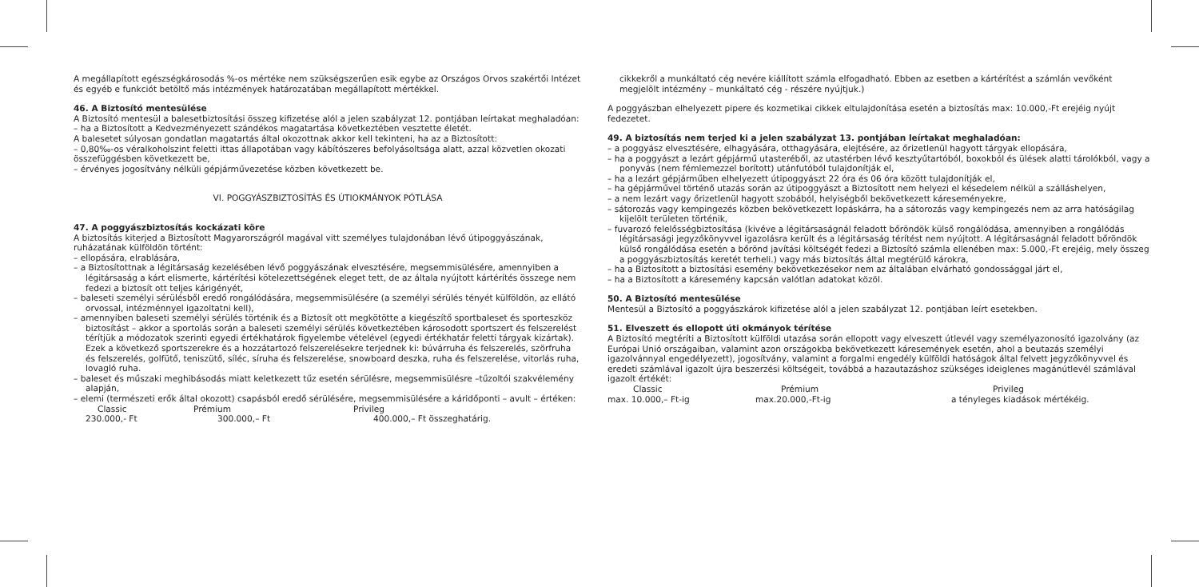A megállapított egészségkárosodás %-os mértéke nem szükségszerűen esik egybe az Országos Orvos szakértői Intézet és egyéb e funkciót betöltő más intézmények határozatában megállapított mértékkel.
46. A Biztosító mentesülése
A Biztosító mentesül a balesetbiztosítási összeg kifizetése alól a jelen szabályzat 12. pontjában leírtakat meghaladóan:
– ha a Biztosított a Kedvezményezett szándékos magatartása következtében vesztette életét.
A balesetet súlyosan gondatlan magatartás által okozottnak akkor kell tekinteni, ha az a Biztosított:
– 0,80‰-os véralkoholszint feletti ittas állapotában vagy kábítószeres befolyásoltsága alatt, azzal közvetlen okozati összefüggésben következett be,
– érvényes jogosítvány nélküli gépjárművezetése közben következett be.
VI. POGGYÁSZBIZTOSÍTÁS ÉS ÚTIOKMÁNYOK PÓTLÁSA
47. A poggyászbiztosítás kockázati köre
A biztosítás kiterjed a Biztosított Magyarországról magával vitt személyes tulajdonában lévő útipoggyászának, ruházatának külföldön történt:
– ellopására, elrablására,
– a Biztosítottnak a légitársaság kezelésében lévő poggyászának elvesztésére, megsemmisülésére, amennyiben a légitársaság a kárt elismerte, kártérítési kötelezettségének eleget tett, de az általa nyújtott kártérítés összege nem fedezi a biztosít ott teljes kárigényét,
– baleseti személyi sérülésből eredő rongálódására, megsemmisülésére (a személyi sérülés tényét külföldön, az ellátó orvossal, intézménnyel igazoltatni kell),
– amennyiben baleseti személyi sérülés történik és a Biztosít ott megkötötte a kiegészítő sportbaleset és sporteszköz biztosítást – akkor a sportolás során a baleseti személyi sérülés következtében károsodott sportszert és felszerelést térítjük a módozatok szerinti egyedi értékhatárok figyelembe vételével (egyedi értékhatár feletti tárgyak kizártak). Ezek a következő sportszerekre és a hozzátartozó felszerelésekre terjednek ki: búvárruha és felszerelés, szörfruha és felszerelés, golfütő, teniszütő, síléc, síruha és felszerelése, snowboard deszka, ruha és felszerelése, vitorlás ruha, lovagló ruha.
– baleset és műszaki meghibásodás miatt keletkezett tűz esetén sérülésre, megsemmisülésre –tűzoltói szakvélemény alapján,
– elemi (természeti erők által okozott) csapásból eredő sérülésére, megsemmisülésére a káridőponti – avult – értéken:
Classic Prémium Privileg
230.000,- Ft 300.000,– Ft 400.000,– Ft összeghatárig.
cikkekről a munkáltató cég nevére kiállított számla elfogadható. Ebben az esetben a kártérítést a számlán vevőként megjelölt intézmény – munkáltató cég - részére nyújtjuk.)
A poggyászban elhelyezett pipere és kozmetikai cikkek eltulajdonítása esetén a biztosítás max: 10.000,-Ft erejéig nyújt fedezetet.
49. A biztosítás nem terjed ki a jelen szabályzat 13. pontjában leírtakat meghaladóan:
– a poggyász elvesztésére, elhagyására, otthagyására, elejtésére, az őrizetlenül hagyott tárgyak ellopására,
– ha a poggyászt a lezárt gépjármű utasteréből, az utastérben lévő kesztyűtartóból, boxokból és ülések alatti tárolókból, vagy a ponyvás (nem fémlemezzel borított) utánfutóból tulajdonítják el,
– ha a lezárt gépjárműben elhelyezett útipoggyászt 22 óra és 06 óra között tulajdonítják el,
– ha gépjárművel történő utazás során az útipoggyászt a Biztosított nem helyezi el késedelem nélkül a szálláshelyen,
– a nem lezárt vagy őrizetlenül hagyott szobából, helyiségből bekövetkezett káreseményekre,
– sátorozás vagy kempingezés közben bekövetkezett lopáskárra, ha a sátorozás vagy kempingezés nem az arra hatóságilag kijelölt területen történik,
– fuvarozó felelősségbiztosítása (kivéve a légitársaságnál feladott bőröndök külső rongálódása, amennyiben a rongálódás légitársasági jegyzőkönyvvel igazolásra került és a légitársaság térítést nem nyújtott. A légitársaságnál feladott bőröndök külső rongálódása esetén a bőrönd javítási költségét fedezi a Biztosító számla ellenében max: 5.000,-Ft erejéig, mely összeg a poggyászbiztosítás keretét terheli.) vagy más biztosítás által megtérülő károkra,
– ha a Biztosított a biztosítási esemény bekövetkezésekor nem az általában elvárható gondossággal járt el,
– ha a Biztosított a káresemény kapcsán valótlan adatokat közöl.
50. A Biztosító mentesülése
Mentesül a Biztosító a poggyászkárok kifizetése alól a jelen szabályzat 12. pontjában leírt esetekben.
51. Elveszett és ellopott úti okmányok térítése
A Biztosító megtéríti a Biztosított külföldi utazása során ellopott vagy elveszett útlevél vagy személyazonosító igazolvány (az Európai Unió országaiban, valamint azon országokba bekövetkezett káresemények esetén, ahol a beutazás személyi igazolvánnyal engedélyezett), jogosítvány, valamint a forgalmi engedély külföldi hatóságok által felvett jegyzőkönyvvel és eredeti számlával igazolt újra beszerzési költségeit, továbbá a hazautazáshoz szükséges ideiglenes magánútlevél számlával igazolt értékét:
Classic Prémium Privileg
max. 10.000,– Ft-ig max.20.000,-Ft-ig a tényleges kiadások mértékéig.